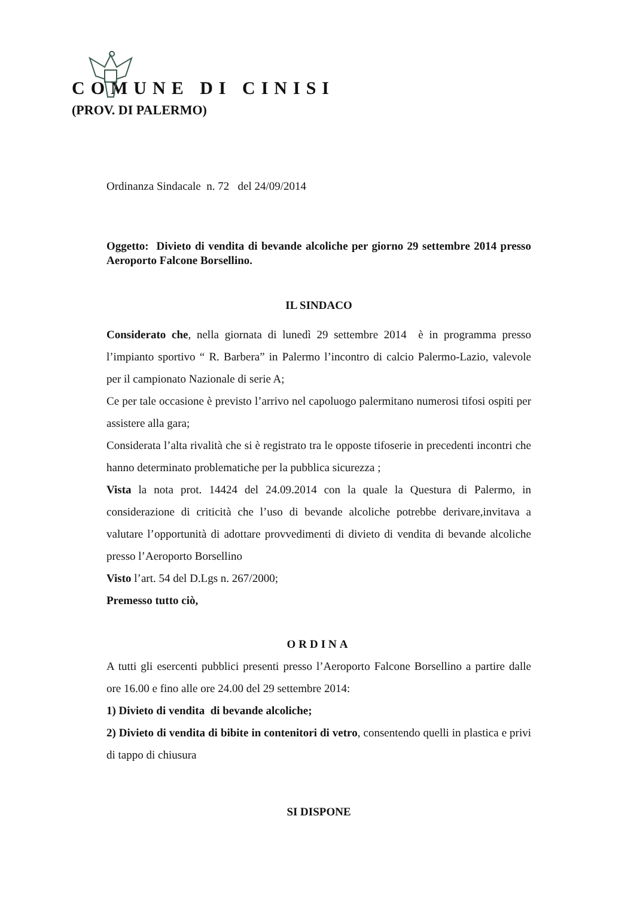COMUNE DI CINISI
(PROV. DI PALERMO)
Ordinanza Sindacale n. 72 del 24/09/2014
Oggetto: Divieto di vendita di bevande alcoliche per giorno 29 settembre 2014 presso Aeroporto Falcone Borsellino.
IL SINDACO
Considerato che, nella giornata di lunedì 29 settembre 2014 è in programma presso l’impianto sportivo “ R. Barbera” in Palermo l’incontro di calcio Palermo-Lazio, valevole per il campionato Nazionale di serie A;
Ce per tale occasione è previsto l’arrivo nel capoluogo palermitano numerosi tifosi ospiti per assistere alla gara;
Considerata l’alta rivalità che si è registrato tra le opposte tifoserie in precedenti incontri che hanno determinato problematiche per la pubblica sicurezza ;
Vista la nota prot. 14424 del 24.09.2014 con la quale la Questura di Palermo, in considerazione di criticità che l’uso di bevande alcoliche potrebbe derivare,invitava a valutare l’opportunità di adottare provvedimenti di divieto di vendita di bevande alcoliche presso l’Aeroporto Borsellino
Visto l’art. 54 del D.Lgs n. 267/2000;
Premesso tutto ciò,
ORDINA
A tutti gli esercenti pubblici presenti presso l’Aeroporto Falcone Borsellino a partire dalle ore 16.00 e fino alle ore 24.00 del 29 settembre 2014:
1) Divieto di vendita di bevande alcoliche;
2) Divieto di vendita di bibite in contenitori di vetro, consentendo quelli in plastica e privi di tappo di chiusura
SI DISPONE